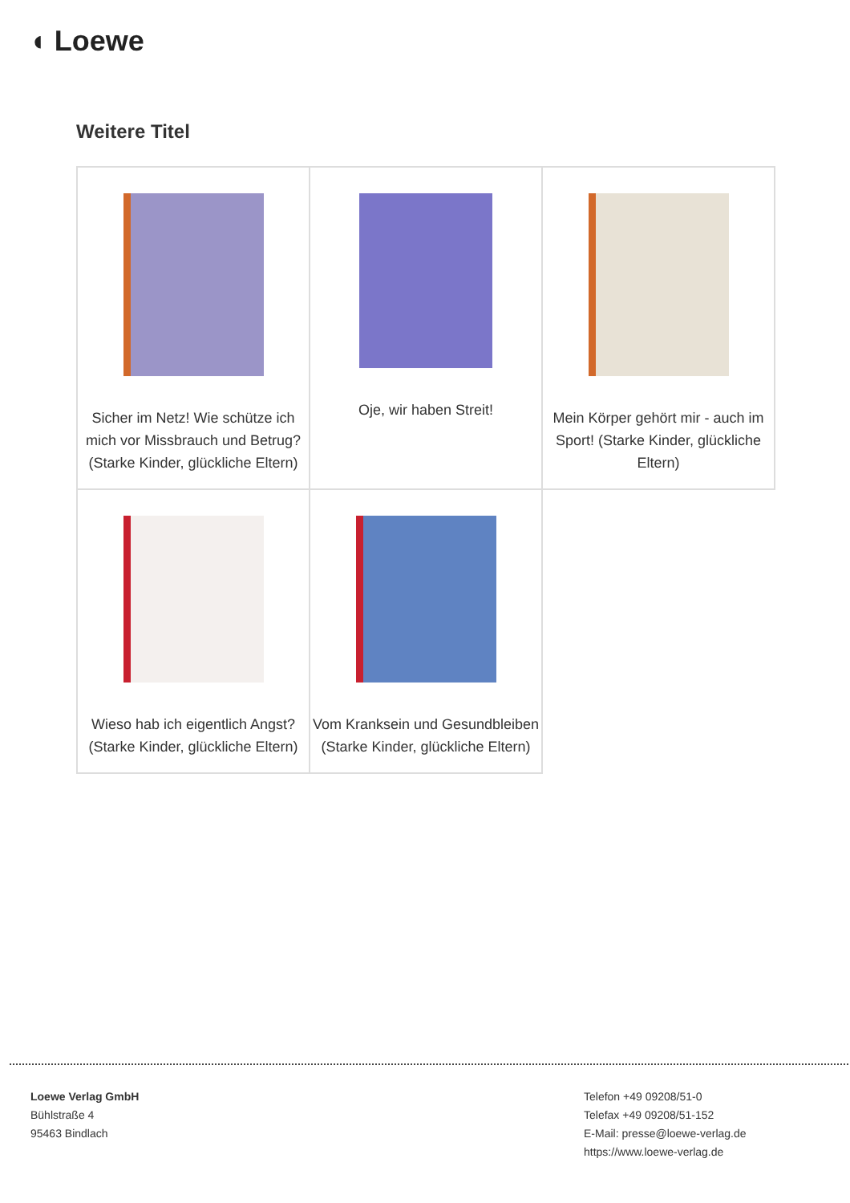◖ Loewe
Weitere Titel
| Sicher im Netz! Wie schütze ich mich vor Missbrauch und Betrug? (Starke Kinder, glückliche Eltern) | Oje, wir haben Streit! | Mein Körper gehört mir - auch im Sport! (Starke Kinder, glückliche Eltern) |
| Wieso hab ich eigentlich Angst? (Starke Kinder, glückliche Eltern) | Vom Kranksein und Gesundbleiben (Starke Kinder, glückliche Eltern) | |
Loewe Verlag GmbH
Bühlstraße 4
95463 Bindlach
Telefon +49 09208/51-0
Telefax +49 09208/51-152
E-Mail: presse@loewe-verlag.de
https://www.loewe-verlag.de